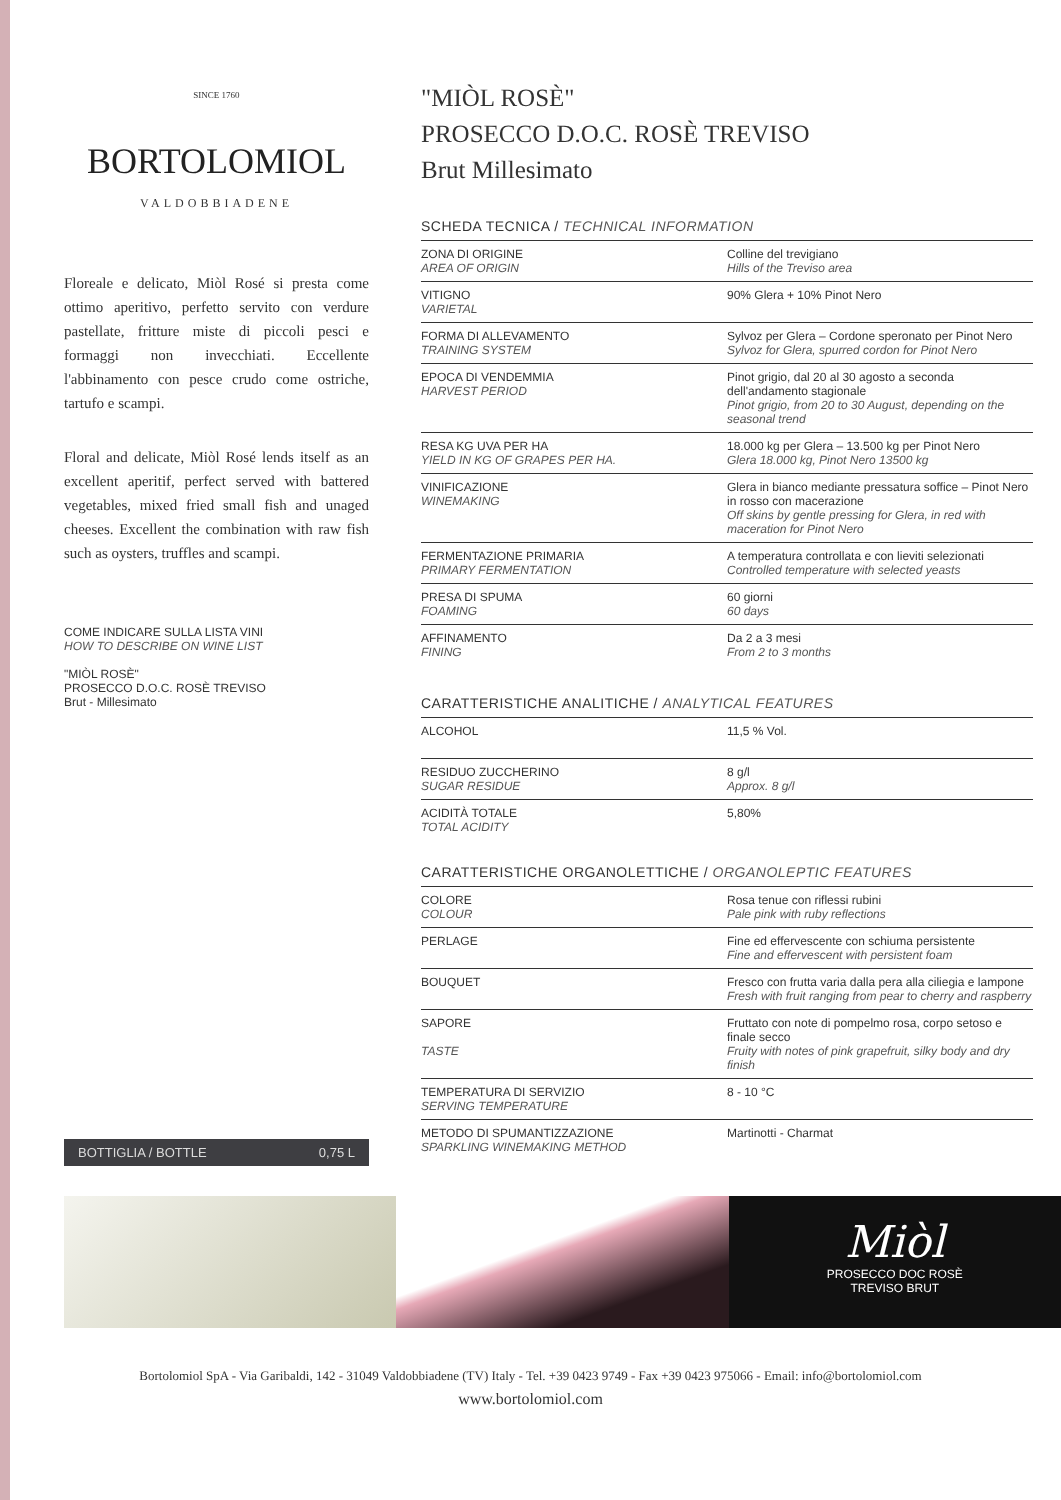SINCE 1760
BORTOLOMIOL
VALDOBBIADENE
Floreale e delicato, Miòl Rosé si presta come ottimo aperitivo, perfetto servito con verdure pastellate, fritture miste di piccoli pesci e formaggi non invecchiati. Eccellente l'abbinamento con pesce crudo come ostriche, tartufo e scampi.
Floral and delicate, Miòl Rosé lends itself as an excellent aperitif, perfect served with battered vegetables, mixed fried small fish and unaged cheeses. Excellent the combination with raw fish such as oysters, truffles and scampi.
COME INDICARE SULLA LISTA VINI
HOW TO DESCRIBE ON WINE LIST
"MIÒL ROSÈ"
PROSECCO D.O.C. ROSÈ TREVISO
Brut - Millesimato
BOTTIGLIA / BOTTLE 0,75 L
"MIÒL ROSÈ"
PROSECCO D.O.C. ROSÈ TREVISO
Brut Millesimato
SCHEDA TECNICA / TECHNICAL INFORMATION
| ZONA DI ORIGINE AREA OF ORIGIN | Colline del trevigiano Hills of the Treviso area |
| VITIGNO VARIETAL | 90% Glera + 10% Pinot Nero |
| FORMA DI ALLEVAMENTO TRAINING SYSTEM | Sylvoz per Glera – Cordone speronato per Pinot Nero Sylvoz for Glera, spurred cordon for Pinot Nero |
| EPOCA DI VENDEMMIA HARVEST PERIOD | Pinot grigio, dal 20 al 30 agosto a seconda dell'andamento stagionale Pinot grigio, from 20 to 30 August, depending on the seasonal trend |
| RESA KG UVA PER HA YIELD IN KG OF GRAPES PER HA. | 18.000 kg per Glera – 13.500 kg per Pinot Nero Glera 18.000 kg, Pinot Nero 13500 kg |
| VINIFICAZIONE WINEMAKING | Glera in bianco mediante pressatura soffice – Pinot Nero in rosso con macerazione Off skins by gentle pressing for Glera, in red with maceration for Pinot Nero |
| FERMENTAZIONE PRIMARIA PRIMARY FERMENTATION | A temperatura controllata e con lieviti selezionati Controlled temperature with selected yeasts |
| PRESA DI SPUMA FOAMING | 60 giorni 60 days |
| AFFINAMENTO FINING | Da 2 a 3 mesi From 2 to 3 months |
CARATTERISTICHE ANALITICHE / ANALYTICAL FEATURES
| ALCOHOL | 11,5 % Vol. |
| RESIDUO ZUCCHERINO SUGAR RESIDUE | 8 g/l Approx. 8 g/l |
| ACIDITÀ TOTALE TOTAL ACIDITY | 5,80% |
CARATTERISTICHE ORGANOLETTICHE / ORGANOLEPTIC FEATURES
| COLORE COLOUR | Rosa tenue con riflessi rubini Pale pink with ruby reflections |
| PERLAGE | Fine ed effervescente con schiuma persistente Fine and effervescent with persistent foam |
| BOUQUET | Fresco con frutta varia dalla pera alla ciliegia e lampone Fresh with fruit ranging from pear to cherry and raspberry |
| SAPORE TASTE | Fruttato con note di pompelmo rosa, corpo setoso e finale secco Fruity with notes of pink grapefruit, silky body and dry finish |
| TEMPERATURA DI SERVIZIO SERVING TEMPERATURE | 8 - 10 °C |
| METODO DI SPUMANTIZZAZIONE SPARKLING WINEMAKING METHOD | Martinotti - Charmat |
Miòl
PROSECCO DOC ROSÈ
TREVISO BRUT
Bortolomiol SpA - Via Garibaldi, 142 - 31049 Valdobbiadene (TV) Italy - Tel. +39 0423 9749 - Fax +39 0423 975066 - Email: info@bortolomiol.com
www.bortolomiol.com